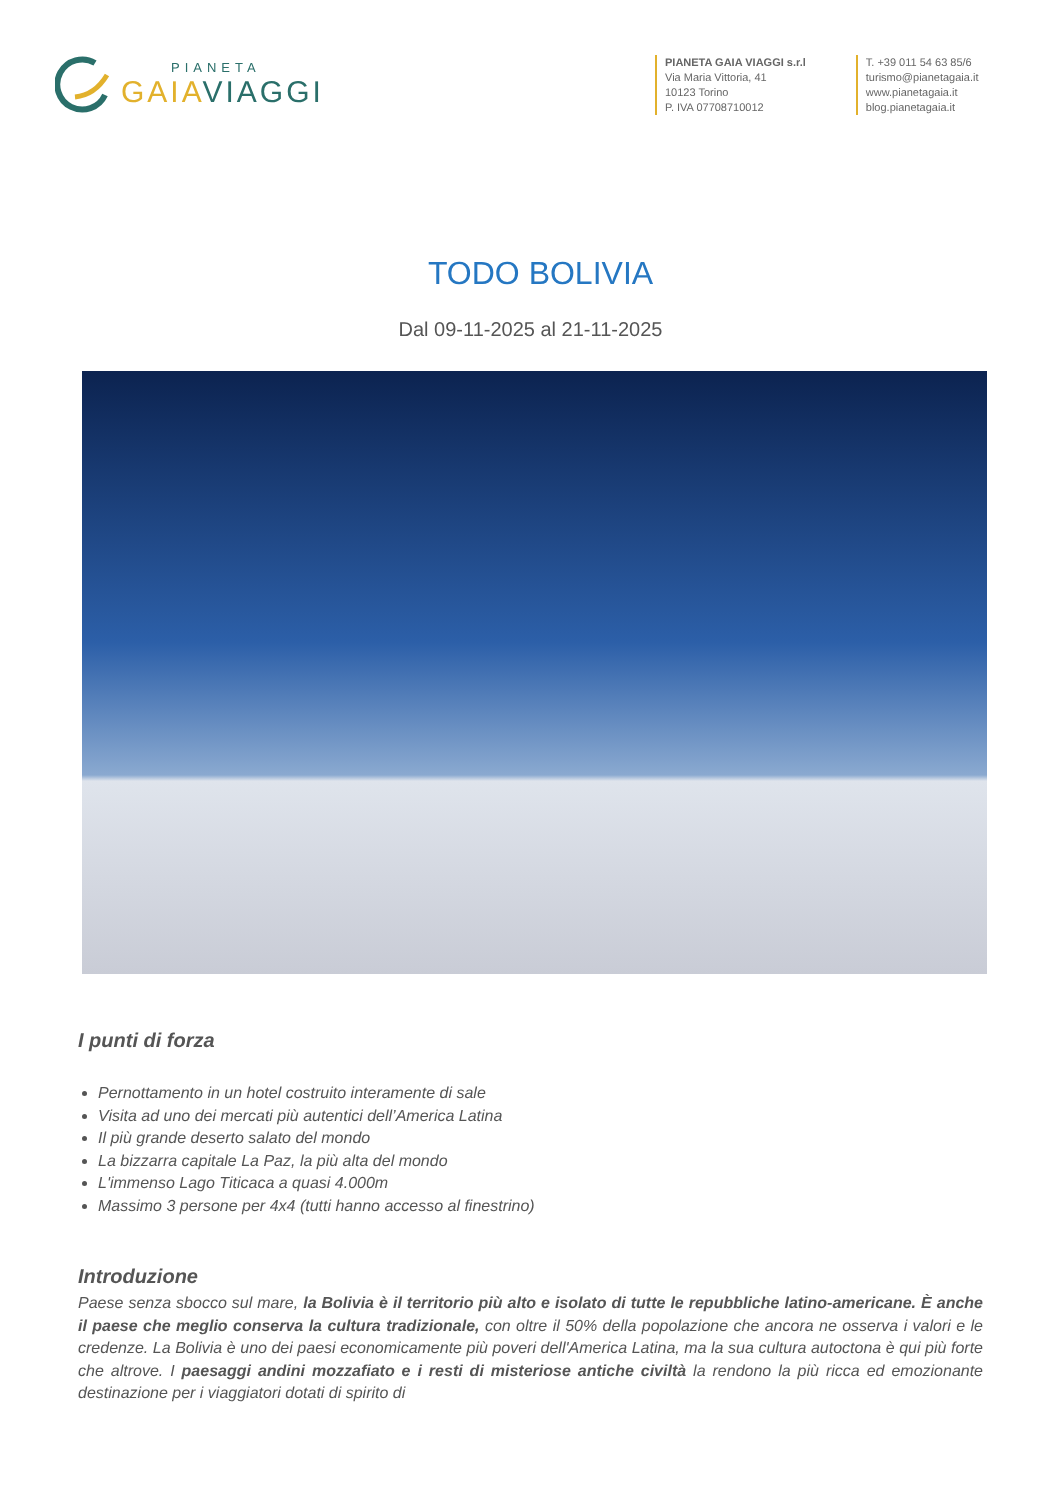PIANETA
GAIAVIAGGI
PIANETA GAIA VIAGGI s.r.l
Via Maria Vittoria, 41
10123 Torino
P. IVA 07708710012
T. +39 011 54 63 85/6
turismo@pianetagaia.it
www.pianetagaia.it
blog.pianetagaia.it
TODO BOLIVIA
Dal 09-11-2025 al 21-11-2025
I punti di forza
Pernottamento in un hotel costruito interamente di sale
Visita ad uno dei mercati più autentici dell’America Latina
Il più grande deserto salato del mondo
La bizzarra capitale La Paz, la più alta del mondo
L'immenso Lago Titicaca a quasi 4.000m
Massimo 3 persone per 4x4 (tutti hanno accesso al finestrino)
Introduzione
Paese senza sbocco sul mare, la Bolivia è il territorio più alto e isolato di tutte le repubbliche latino-americane. È anche il paese che meglio conserva la cultura tradizionale, con oltre il 50% della popolazione che ancora ne osserva i valori e le credenze. La Bolivia è uno dei paesi economicamente più poveri dell'America Latina, ma la sua cultura autoctona è qui più forte che altrove. I paesaggi andini mozzafiato e i resti di misteriose antiche civiltà la rendono la più ricca ed emozionante destinazione per i viaggiatori dotati di spirito di